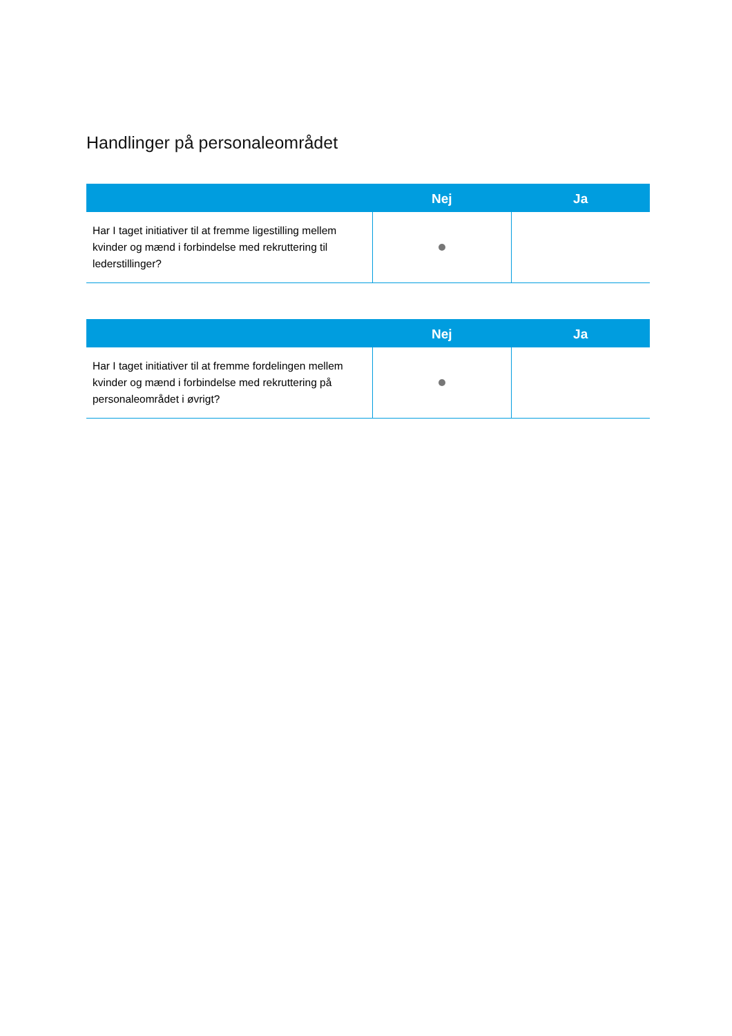Handlinger på personaleområdet
| | Nej | Ja |
| --- | --- | --- |
| Har I taget initiativer til at fremme ligestilling mellem kvinder og mænd i forbindelse med rekruttering til lederstillinger? | | |
| | Nej | Ja |
| --- | --- | --- |
| Har I taget initiativer til at fremme fordelingen mellem kvinder og mænd i forbindelse med rekruttering på personaleområdet i øvrigt? | | |